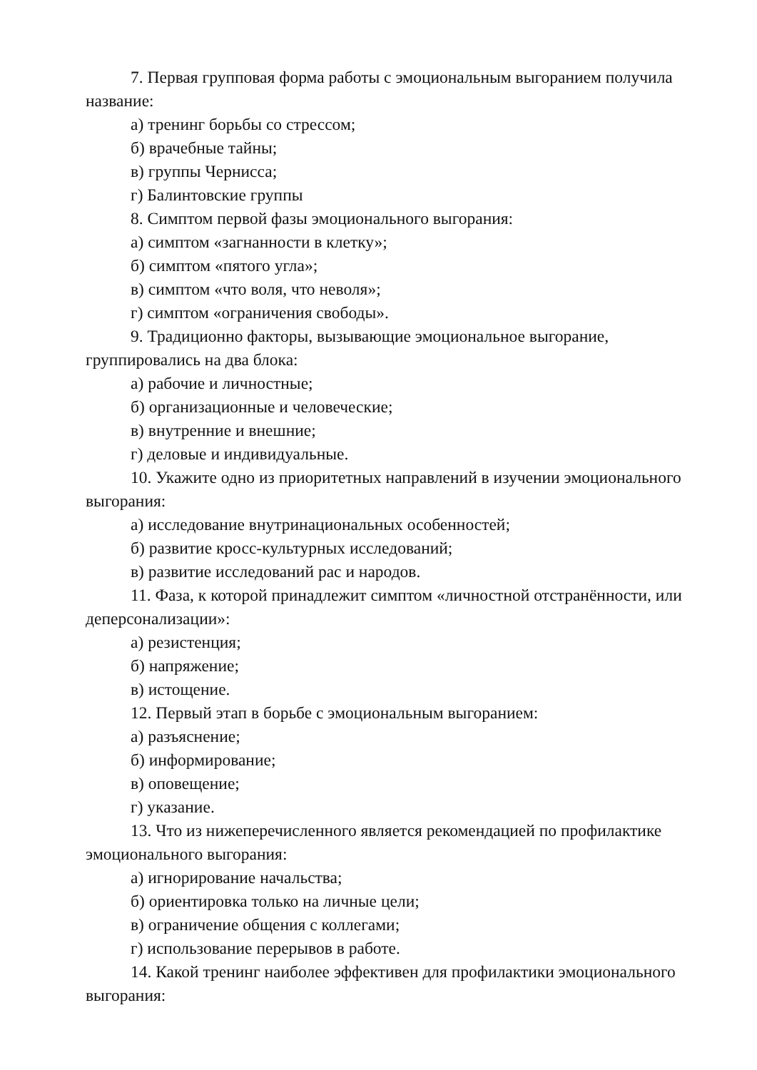7. Первая групповая форма работы с эмоциональным выгоранием получила название:
а) тренинг борьбы со стрессом;
б) врачебные тайны;
в) группы Чернисса;
г) Балинтовские группы
8. Симптом первой фазы эмоционального выгорания:
а) симптом «загнанности в клетку»;
б) симптом «пятого угла»;
в) симптом «что воля, что неволя»;
г) симптом «ограничения свободы».
9. Традиционно факторы, вызывающие эмоциональное выгорание, группировались на два блока:
а) рабочие и личностные;
б) организационные и человеческие;
в) внутренние и внешние;
г) деловые и индивидуальные.
10. Укажите одно из приоритетных направлений в изучении эмоционального выгорания:
а) исследование внутринациональных особенностей;
б) развитие кросс-культурных исследований;
в) развитие исследований рас и народов.
11. Фаза, к которой принадлежит симптом «личностной отстранённости, или деперсонализации»:
а) резистенция;
б) напряжение;
в) истощение.
12. Первый этап в борьбе с эмоциональным выгоранием:
а) разъяснение;
б) информирование;
в) оповещение;
г) указание.
13. Что из нижеперечисленного является рекомендацией по профилактике эмоционального выгорания:
а) игнорирование начальства;
б) ориентировка только на личные цели;
в) ограничение общения с коллегами;
г) использование перерывов в работе.
14. Какой тренинг наиболее эффективен для профилактики эмоционального выгорания: